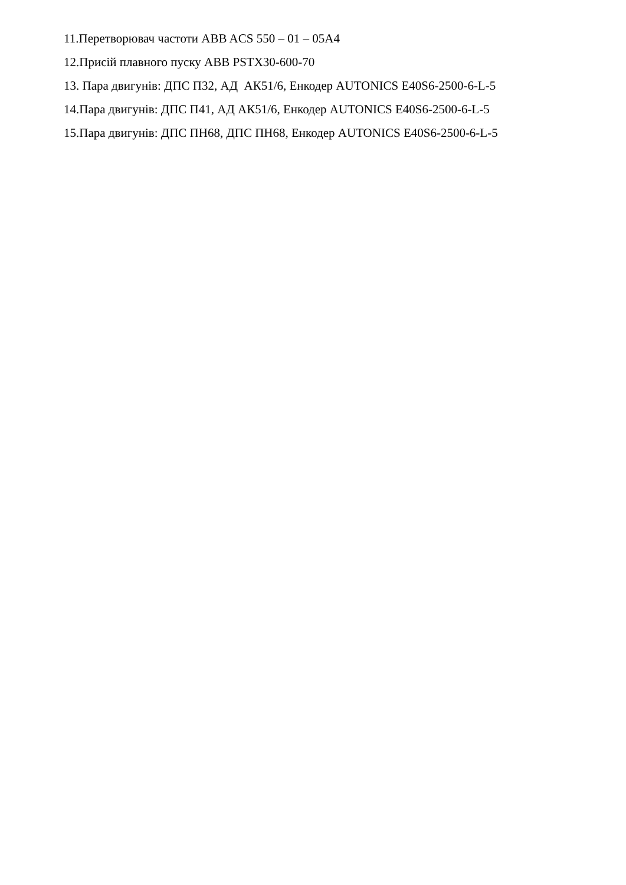11.Перетворювач частоти ABB ACS 550 – 01 – 05A4
12.Присій плавного пуску ABB PSTX30-600-70
13. Пара двигунів: ДПС П32, АД АК51/6, Енкодер AUTONICS E40S6-2500-6-L-5
14.Пара двигунів: ДПС П41, АД АК51/6, Енкодер AUTONICS E40S6-2500-6-L-5
15.Пара двигунів: ДПС ПН68, ДПС ПН68, Енкодер AUTONICS E40S6-2500-6-L-5